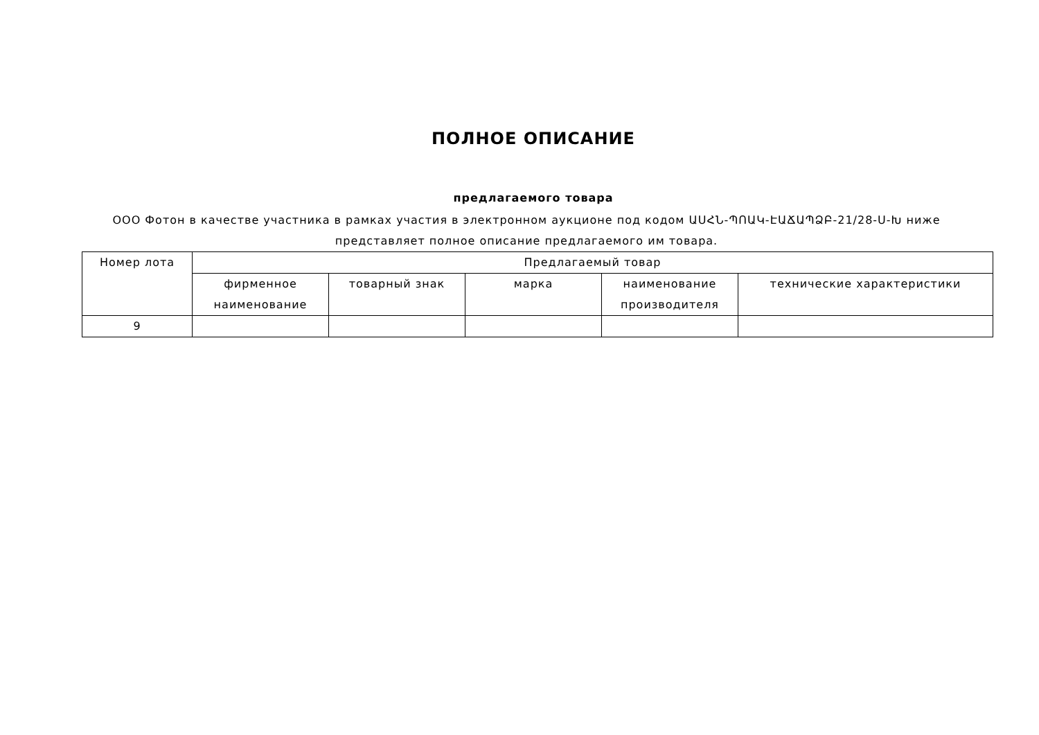ПОЛНОЕ ОПИСАНИЕ
предлагаемого товара
ООО Фотон в качестве участника в рамках участия в электронном аукционе под кодом ԱՍՀՆ-ՊՈԱԿ-ԷԱՃԱՊՁԲ-21/28-Ս-Խ ниже представляет полное описание предлагаемого им товара.
| Номер лота | Предлагаемый товар | | | | |
| --- | --- | --- | --- | --- | --- |
| | фирменное наименование | товарный знак | марка | наименование производителя | технические характеристики |
| 9 | | | | | |